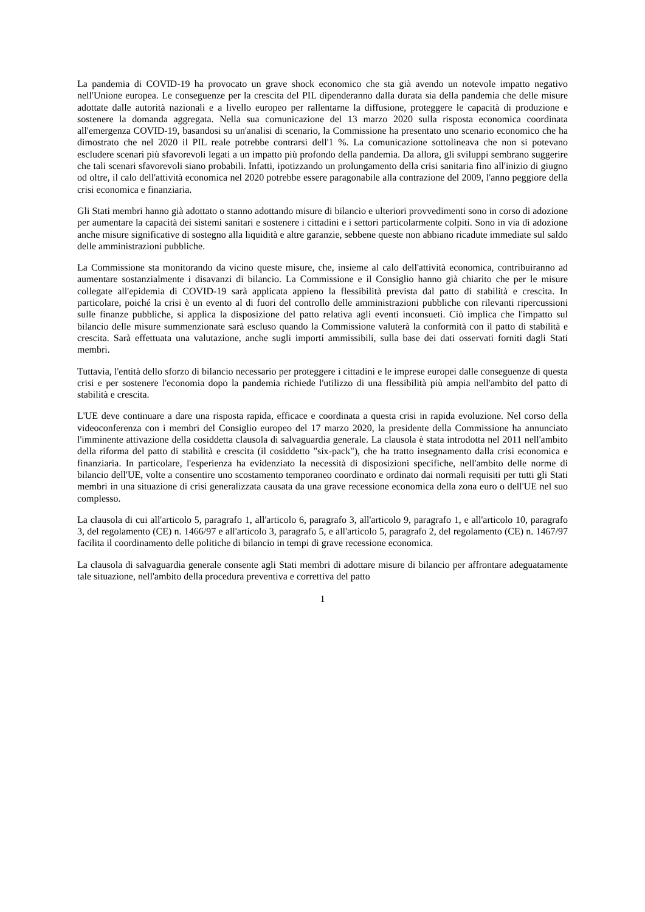La pandemia di COVID-19 ha provocato un grave shock economico che sta già avendo un notevole impatto negativo nell'Unione europea. Le conseguenze per la crescita del PIL dipenderanno dalla durata sia della pandemia che delle misure adottate dalle autorità nazionali e a livello europeo per rallentarne la diffusione, proteggere le capacità di produzione e sostenere la domanda aggregata. Nella sua comunicazione del 13 marzo 2020 sulla risposta economica coordinata all'emergenza COVID-19, basandosi su un'analisi di scenario, la Commissione ha presentato uno scenario economico che ha dimostrato che nel 2020 il PIL reale potrebbe contrarsi dell'1 %. La comunicazione sottolineava che non si potevano escludere scenari più sfavorevoli legati a un impatto più profondo della pandemia. Da allora, gli sviluppi sembrano suggerire che tali scenari sfavorevoli siano probabili. Infatti, ipotizzando un prolungamento della crisi sanitaria fino all'inizio di giugno od oltre, il calo dell'attività economica nel 2020 potrebbe essere paragonabile alla contrazione del 2009, l'anno peggiore della crisi economica e finanziaria.
Gli Stati membri hanno già adottato o stanno adottando misure di bilancio e ulteriori provvedimenti sono in corso di adozione per aumentare la capacità dei sistemi sanitari e sostenere i cittadini e i settori particolarmente colpiti. Sono in via di adozione anche misure significative di sostegno alla liquidità e altre garanzie, sebbene queste non abbiano ricadute immediate sul saldo delle amministrazioni pubbliche.
La Commissione sta monitorando da vicino queste misure, che, insieme al calo dell'attività economica, contribuiranno ad aumentare sostanzialmente i disavanzi di bilancio. La Commissione e il Consiglio hanno già chiarito che per le misure collegate all'epidemia di COVID-19 sarà applicata appieno la flessibilità prevista dal patto di stabilità e crescita. In particolare, poiché la crisi è un evento al di fuori del controllo delle amministrazioni pubbliche con rilevanti ripercussioni sulle finanze pubbliche, si applica la disposizione del patto relativa agli eventi inconsueti. Ciò implica che l'impatto sul bilancio delle misure summenzionate sarà escluso quando la Commissione valuterà la conformità con il patto di stabilità e crescita. Sarà effettuata una valutazione, anche sugli importi ammissibili, sulla base dei dati osservati forniti dagli Stati membri.
Tuttavia, l'entità dello sforzo di bilancio necessario per proteggere i cittadini e le imprese europei dalle conseguenze di questa crisi e per sostenere l'economia dopo la pandemia richiede l'utilizzo di una flessibilità più ampia nell'ambito del patto di stabilità e crescita.
L'UE deve continuare a dare una risposta rapida, efficace e coordinata a questa crisi in rapida evoluzione. Nel corso della videoconferenza con i membri del Consiglio europeo del 17 marzo 2020, la presidente della Commissione ha annunciato l'imminente attivazione della cosiddetta clausola di salvaguardia generale. La clausola è stata introdotta nel 2011 nell'ambito della riforma del patto di stabilità e crescita (il cosiddetto "six-pack"), che ha tratto insegnamento dalla crisi economica e finanziaria. In particolare, l'esperienza ha evidenziato la necessità di disposizioni specifiche, nell'ambito delle norme di bilancio dell'UE, volte a consentire uno scostamento temporaneo coordinato e ordinato dai normali requisiti per tutti gli Stati membri in una situazione di crisi generalizzata causata da una grave recessione economica della zona euro o dell'UE nel suo complesso.
La clausola di cui all'articolo 5, paragrafo 1, all'articolo 6, paragrafo 3, all'articolo 9, paragrafo 1, e all'articolo 10, paragrafo 3, del regolamento (CE) n. 1466/97 e all'articolo 3, paragrafo 5, e all'articolo 5, paragrafo 2, del regolamento (CE) n. 1467/97 facilita il coordinamento delle politiche di bilancio in tempi di grave recessione economica.
La clausola di salvaguardia generale consente agli Stati membri di adottare misure di bilancio per affrontare adeguatamente tale situazione, nell'ambito della procedura preventiva e correttiva del patto
1